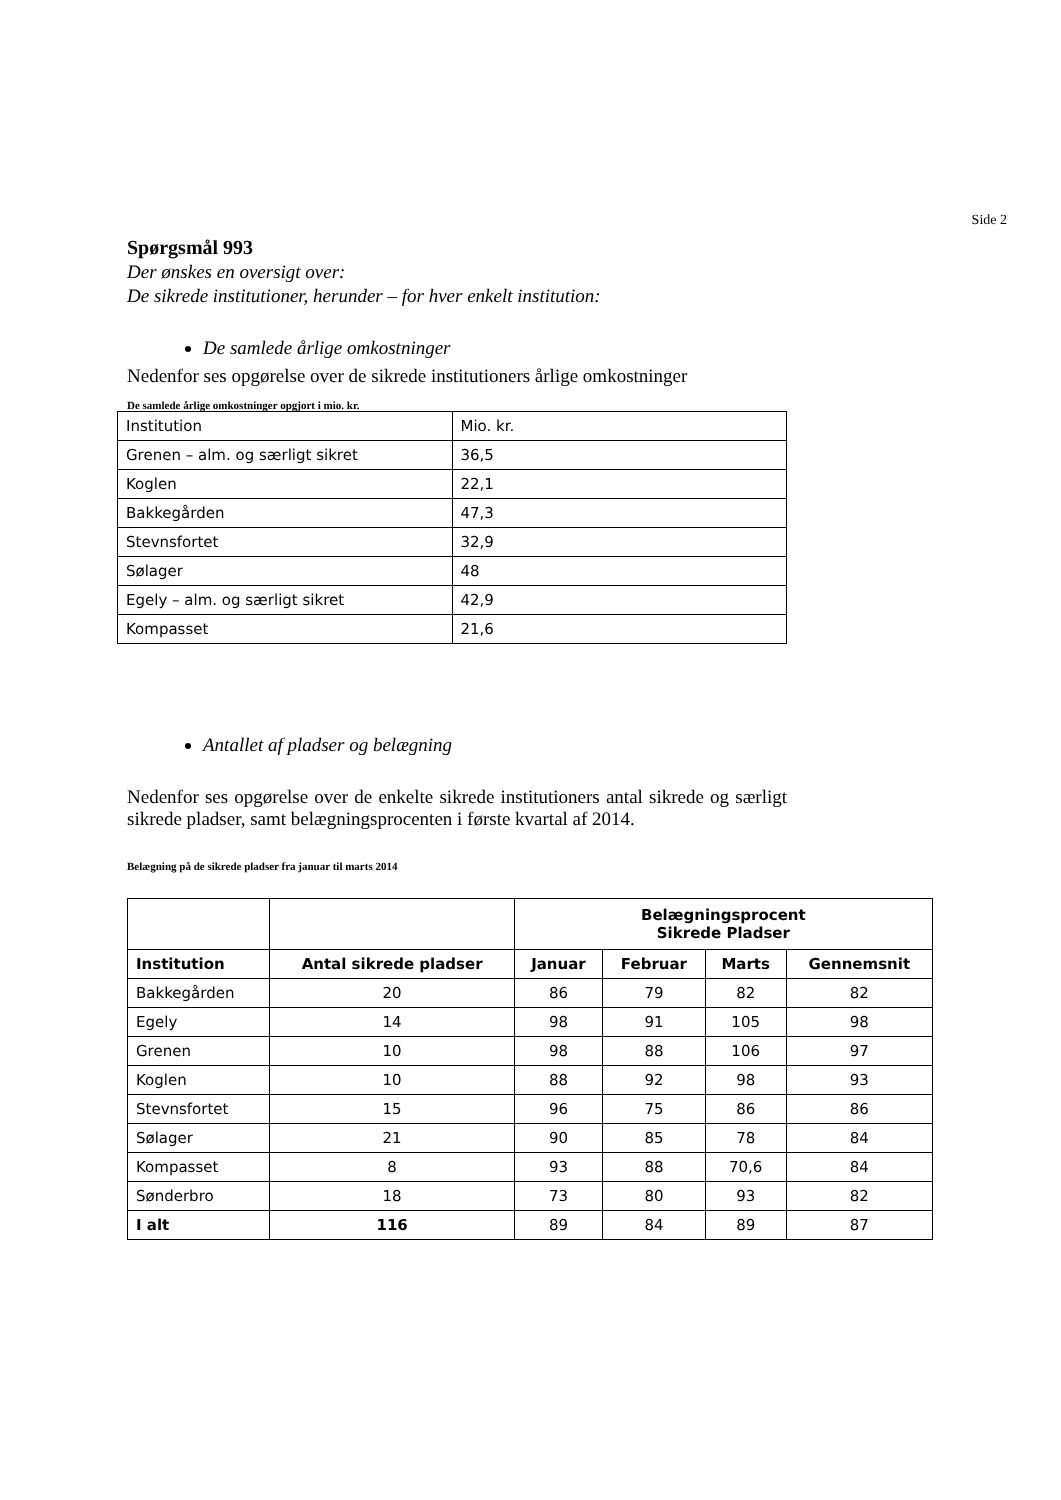Side 2
Spørgsmål 993
Der ønskes en oversigt over:
De sikrede institutioner, herunder – for hver enkelt institution:
De samlede årlige omkostninger
Nedenfor ses opgørelse over de sikrede institutioners årlige omkostninger
De samlede årlige omkostninger opgjort i mio. kr.
| Institution | Mio. kr. |
| Grenen – alm. og særligt sikret | 36,5 |
| Koglen | 22,1 |
| Bakkegården | 47,3 |
| Stevnsfortet | 32,9 |
| Sølager | 48 |
| Egely – alm. og særligt sikret | 42,9 |
| Kompasset | 21,6 |
Antallet af pladser og belægning
Nedenfor ses opgørelse over de enkelte sikrede institutioners antal sikrede og særligt sikrede pladser, samt belægningsprocenten i første kvartal af 2014.
Belægning på de sikrede pladser fra januar til marts 2014
| | | Belægningsprocent Sikrede Pladser | | | |
| --- | --- | --- | --- | --- | --- |
| Institution | Antal sikrede pladser | Januar | Februar | Marts | Gennemsnit |
| Bakkegården | 20 | 86 | 79 | 82 | 82 |
| Egely | 14 | 98 | 91 | 105 | 98 |
| Grenen | 10 | 98 | 88 | 106 | 97 |
| Koglen | 10 | 88 | 92 | 98 | 93 |
| Stevnsfortet | 15 | 96 | 75 | 86 | 86 |
| Sølager | 21 | 90 | 85 | 78 | 84 |
| Kompasset | 8 | 93 | 88 | 70,6 | 84 |
| Sønderbro | 18 | 73 | 80 | 93 | 82 |
| I alt | 116 | 89 | 84 | 89 | 87 |